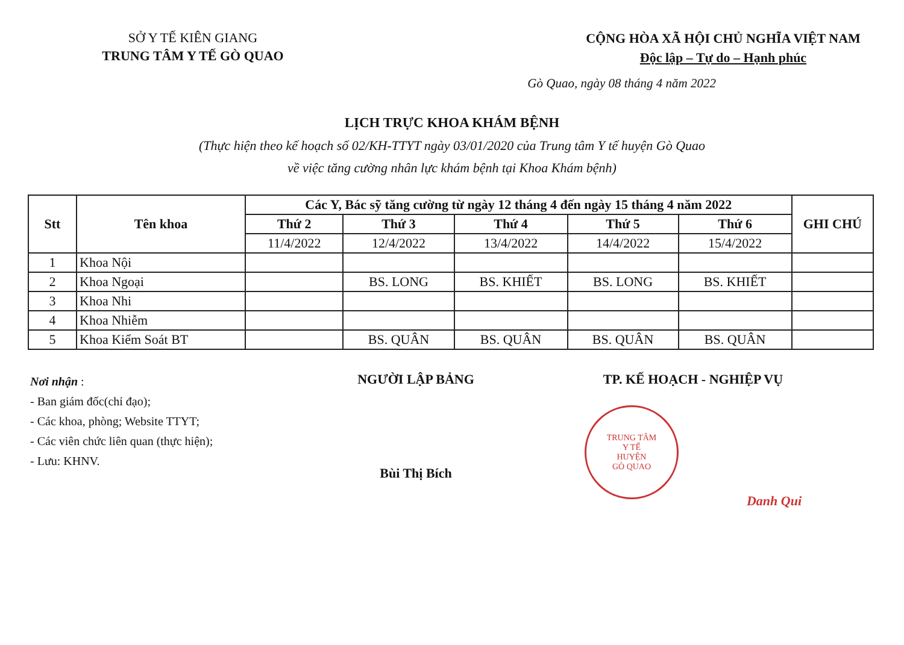SỞ Y TẾ KIÊN GIANG
TRUNG TÂM Y TẾ GÒ QUAO
CỘNG HÒA XÃ HỘI CHỦ NGHĨA VIỆT NAM
Độc lập – Tự do – Hạnh phúc
Gò Quao, ngày 08 tháng 4 năm 2022
LỊCH TRỰC KHOA KHÁM BỆNH
(Thực hiện theo kế hoạch số 02/KH-TTYT ngày 03/01/2020 của Trung tâm Y tế huyện Gò Quao
về việc tăng cường nhân lực khám bệnh tại Khoa Khám bệnh)
| Stt | Tên khoa | Các Y, Bác sỹ tăng cường từ ngày 12 tháng 4 đến ngày 15 tháng 4 năm 2022 | | | | | GHI CHÚ |
| --- | --- | --- | --- | --- | --- | --- | --- |
| | | Thứ 2 | Thứ 3 | Thứ 4 | Thứ 5 | Thứ 6 | |
| | | 11/4/2022 | 12/4/2022 | 13/4/2022 | 14/4/2022 | 15/4/2022 | |
| 1 | Khoa Nội | | | | | | |
| 2 | Khoa Ngoại | | BS. LONG | BS. KHIẾT | BS. LONG | BS. KHIẾT | |
| 3 | Khoa Nhi | | | | | | |
| 4 | Khoa Nhiễm | | | | | | |
| 5 | Khoa Kiểm Soát BT | | BS. QUÂN | BS. QUÂN | BS. QUÂN | BS. QUÂN | |
Nơi nhận :
- Ban giám đốc(chỉ đạo);
- Các khoa, phòng; Website TTYT;
- Các viên chức liên quan (thực hiện);
- Lưu: KHNV.
NGƯỜI LẬP BẢNG
Bùi Thị Bích
TP. KẾ HOẠCH - NGHIỆP VỤ
TRUNG TÂM
Y TẾ
HUYỆN
GÒ QUAO
Danh Qui